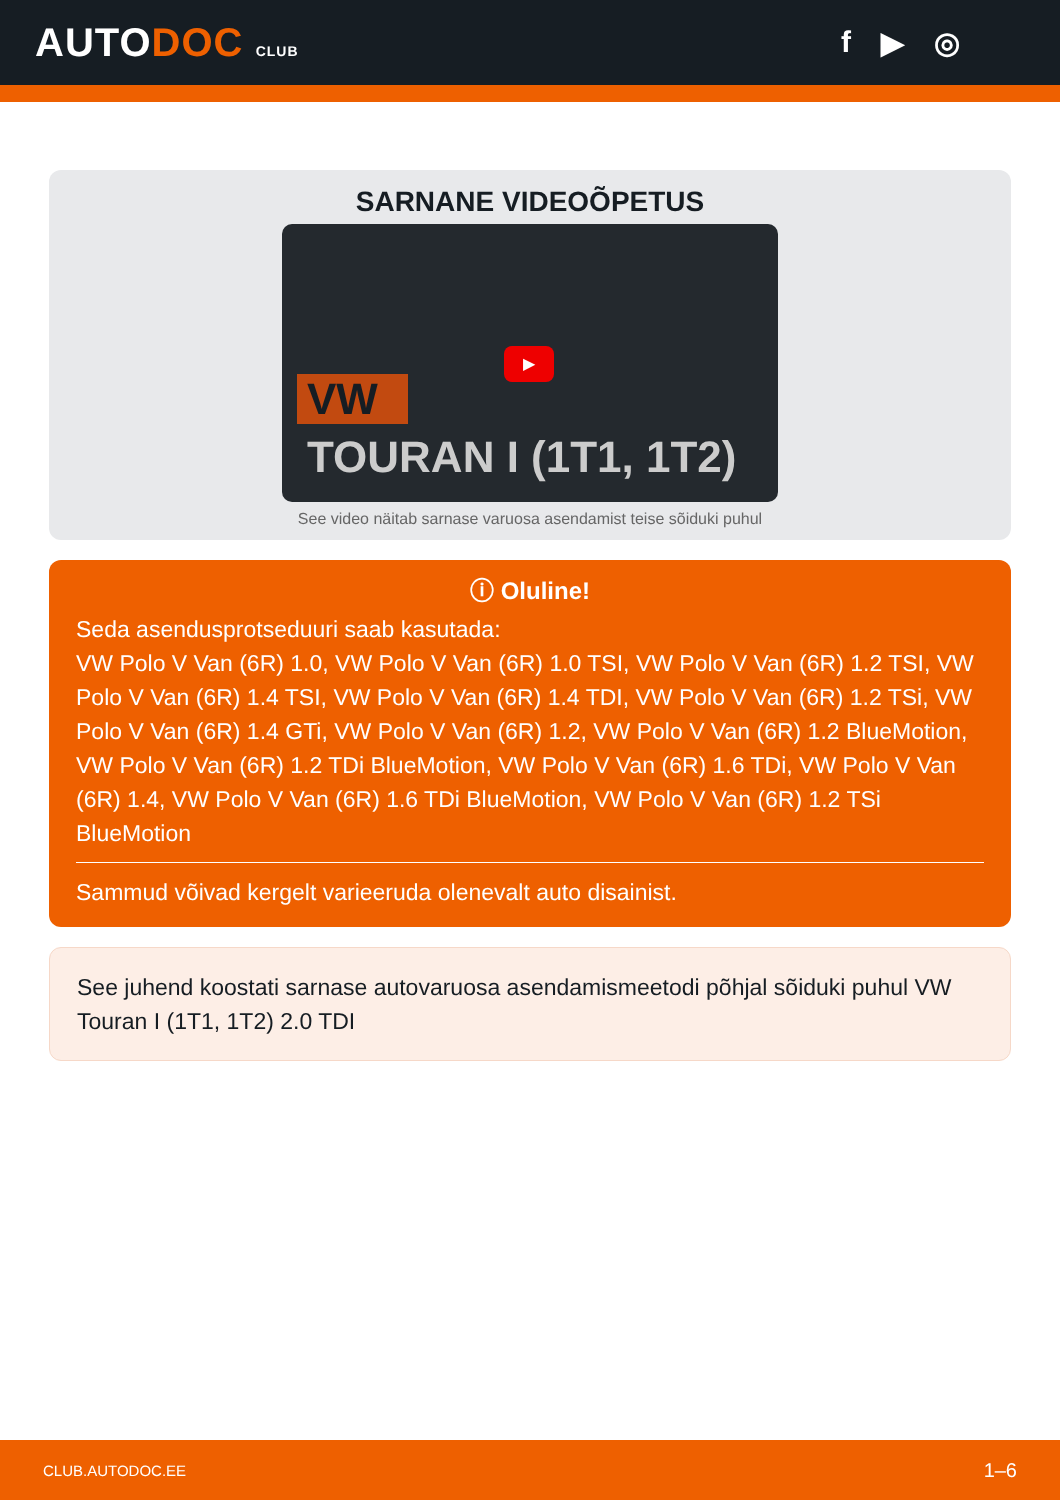AUTODOC CLUB
f ▶ ◎
SARNANE VIDEOÕPETUS
VW
▶
TOURAN I (1T1, 1T2)
See video näitab sarnase varuosa asendamist teise sõiduki puhul
ⓘ Oluline!
Seda asendusprotseduuri saab kasutada:
VW Polo V Van (6R) 1.0, VW Polo V Van (6R) 1.0 TSI, VW Polo V Van (6R) 1.2 TSI, VW Polo V Van (6R) 1.4 TSI, VW Polo V Van (6R) 1.4 TDI, VW Polo V Van (6R) 1.2 TSi, VW Polo V Van (6R) 1.4 GTi, VW Polo V Van (6R) 1.2, VW Polo V Van (6R) 1.2 BlueMotion, VW Polo V Van (6R) 1.2 TDi BlueMotion, VW Polo V Van (6R) 1.6 TDi, VW Polo V Van (6R) 1.4, VW Polo V Van (6R) 1.6 TDi BlueMotion, VW Polo V Van (6R) 1.2 TSi BlueMotion
Sammud võivad kergelt varieeruda olenevalt auto disainist.
See juhend koostati sarnase autovaruosa asendamismeetodi põhjal sõiduki puhul VW Touran I (1T1, 1T2) 2.0 TDI
CLUB.AUTODOC.EE 1–6